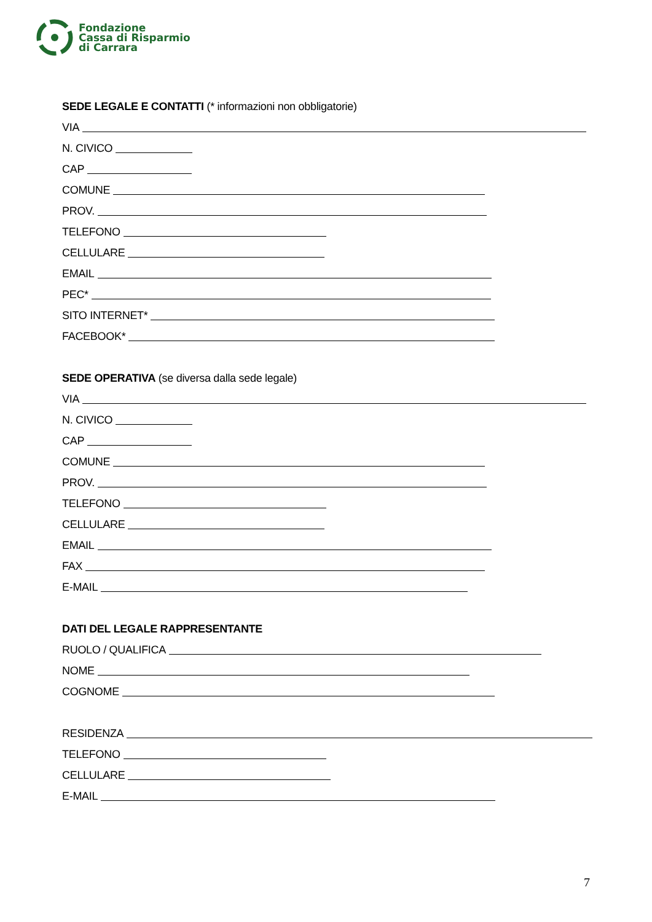Fondazione
Cassa di Risparmio
di Carrara
SEDE LEGALE E CONTATTI (* informazioni non obbligatorie)
VIA
N. CIVICO
CAP
COMUNE
PROV.
TELEFONO
CELLULARE
EMAIL
PEC*
SITO INTERNET*
FACEBOOK*
SEDE OPERATIVA (se diversa dalla sede legale)
VIA
N. CIVICO
CAP
COMUNE
PROV.
TELEFONO
CELLULARE
EMAIL
FAX
E-MAIL
DATI DEL LEGALE RAPPRESENTANTE
RUOLO / QUALIFICA
NOME
COGNOME
RESIDENZA
TELEFONO
CELLULARE
E-MAIL
7